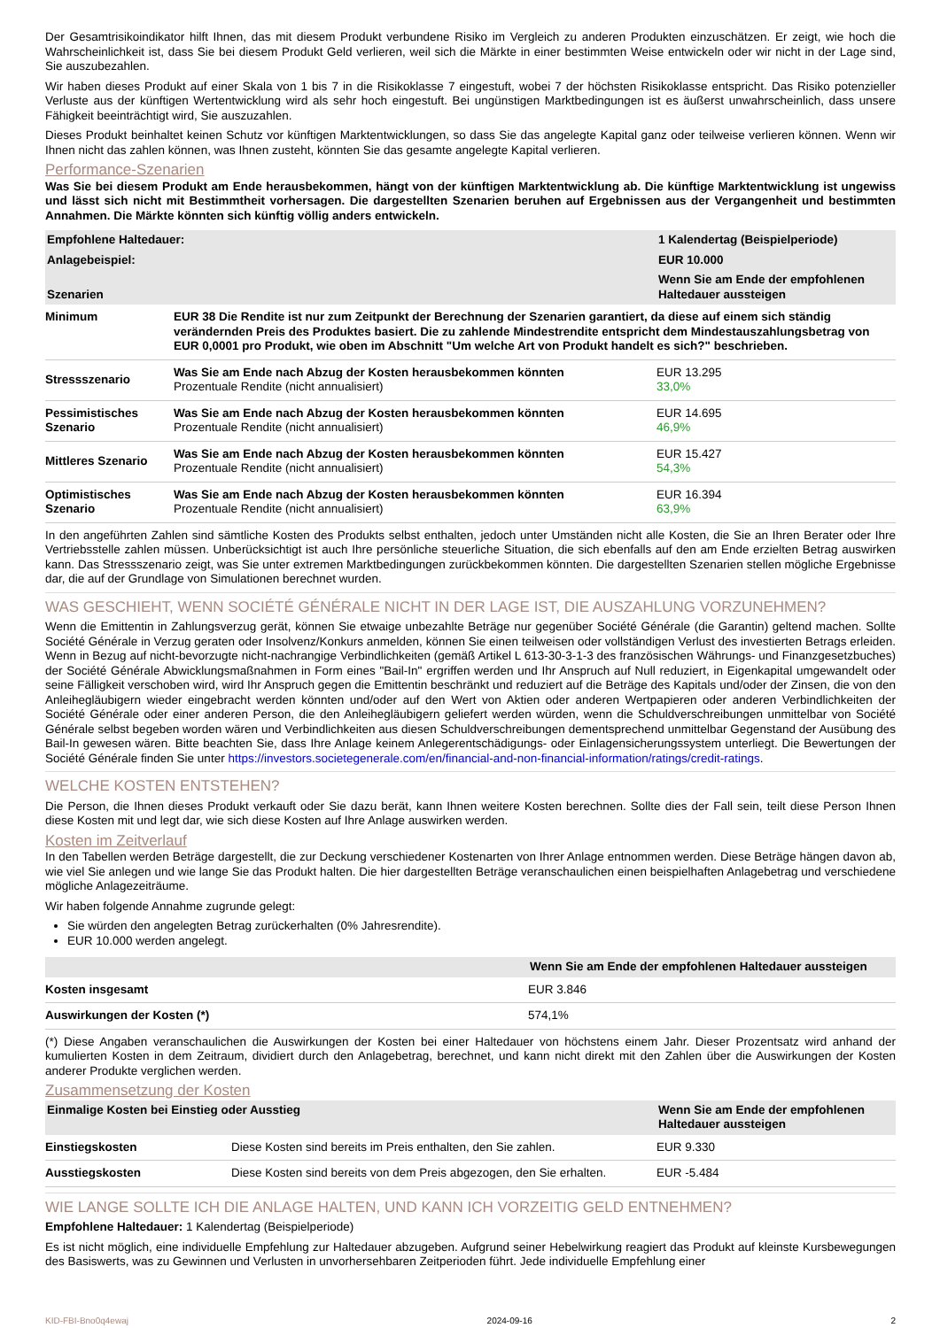Der Gesamtrisikoindikator hilft Ihnen, das mit diesem Produkt verbundene Risiko im Vergleich zu anderen Produkten einzuschätzen. Er zeigt, wie hoch die Wahrscheinlichkeit ist, dass Sie bei diesem Produkt Geld verlieren, weil sich die Märkte in einer bestimmten Weise entwickeln oder wir nicht in der Lage sind, Sie auszubezahlen.
Wir haben dieses Produkt auf einer Skala von 1 bis 7 in die Risikoklasse 7 eingestuft, wobei 7 der höchsten Risikoklasse entspricht. Das Risiko potenzieller Verluste aus der künftigen Wertentwicklung wird als sehr hoch eingestuft. Bei ungünstigen Marktbedingungen ist es äußerst unwahrscheinlich, dass unsere Fähigkeit beeinträchtigt wird, Sie auszuzahlen.
Dieses Produkt beinhaltet keinen Schutz vor künftigen Marktentwicklungen, so dass Sie das angelegte Kapital ganz oder teilweise verlieren können. Wenn wir Ihnen nicht das zahlen können, was Ihnen zusteht, könnten Sie das gesamte angelegte Kapital verlieren.
Performance-Szenarien
Was Sie bei diesem Produkt am Ende herausbekommen, hängt von der künftigen Marktentwicklung ab. Die künftige Marktentwicklung ist ungewiss und lässt sich nicht mit Bestimmtheit vorhersagen. Die dargestellten Szenarien beruhen auf Ergebnissen aus der Vergangenheit und bestimmten Annahmen. Die Märkte könnten sich künftig völlig anders entwickeln.
| Empfohlene Haltedauer: | | 1 Kalendertag (Beispielperiode) |
| Anlagebeispiel: | | EUR 10.000 |
| Szenarien | | Wenn Sie am Ende der empfohlenen Haltedauer aussteigen |
| Minimum | EUR 38 Die Rendite ist nur zum Zeitpunkt der Berechnung der Szenarien garantiert, da diese auf einem sich ständig verändernden Preis des Produktes basiert. Die zu zahlende Mindestrendite entspricht dem Mindestauszahlungsbetrag von EUR 0,0001 pro Produkt, wie oben im Abschnitt "Um welche Art von Produkt handelt es sich?" beschrieben. | |
| Stressszenario | Was Sie am Ende nach Abzug der Kosten herausbekommen könnten Prozentuale Rendite (nicht annualisiert) | EUR 13.295 33,0% |
| Pessimistisches Szenario | Was Sie am Ende nach Abzug der Kosten herausbekommen könnten Prozentuale Rendite (nicht annualisiert) | EUR 14.695 46,9% |
| Mittleres Szenario | Was Sie am Ende nach Abzug der Kosten herausbekommen könnten Prozentuale Rendite (nicht annualisiert) | EUR 15.427 54,3% |
| Optimistisches Szenario | Was Sie am Ende nach Abzug der Kosten herausbekommen könnten Prozentuale Rendite (nicht annualisiert) | EUR 16.394 63,9% |
In den angeführten Zahlen sind sämtliche Kosten des Produkts selbst enthalten, jedoch unter Umständen nicht alle Kosten, die Sie an Ihren Berater oder Ihre Vertriebsstelle zahlen müssen. Unberücksichtigt ist auch Ihre persönliche steuerliche Situation, die sich ebenfalls auf den am Ende erzielten Betrag auswirken kann. Das Stressszenario zeigt, was Sie unter extremen Marktbedingungen zurückbekommen könnten. Die dargestellten Szenarien stellen mögliche Ergebnisse dar, die auf der Grundlage von Simulationen berechnet wurden.
WAS GESCHIEHT, WENN SOCIÉTÉ GÉNÉRALE NICHT IN DER LAGE IST, DIE AUSZAHLUNG VORZUNEHMEN?
Wenn die Emittentin in Zahlungsverzug gerät, können Sie etwaige unbezahlte Beträge nur gegenüber Société Générale (die Garantin) geltend machen. Sollte Société Générale in Verzug geraten oder Insolvenz/Konkurs anmelden, können Sie einen teilweisen oder vollständigen Verlust des investierten Betrags erleiden. Wenn in Bezug auf nicht-bevorzugte nicht-nachrangige Verbindlichkeiten (gemäß Artikel L 613-30-3-1-3 des französischen Währungs- und Finanzgesetzbuches) der Société Générale Abwicklungsmaßnahmen in Form eines "Bail-In" ergriffen werden und Ihr Anspruch auf Null reduziert, in Eigenkapital umgewandelt oder seine Fälligkeit verschoben wird, wird Ihr Anspruch gegen die Emittentin beschränkt und reduziert auf die Beträge des Kapitals und/oder der Zinsen, die von den Anleihegläubigern wieder eingebracht werden könnten und/oder auf den Wert von Aktien oder anderen Wertpapieren oder anderen Verbindlichkeiten der Société Générale oder einer anderen Person, die den Anleihegläubigern geliefert werden würden, wenn die Schuldverschreibungen unmittelbar von Société Générale selbst begeben worden wären und Verbindlichkeiten aus diesen Schuldverschreibungen dementsprechend unmittelbar Gegenstand der Ausübung des Bail-In gewesen wären. Bitte beachten Sie, dass Ihre Anlage keinem Anlegerentschädigungs- oder Einlagensicherungssystem unterliegt. Die Bewertungen der Société Générale finden Sie unter https://investors.societegenerale.com/en/financial-and-non-financial-information/ratings/credit-ratings.
WELCHE KOSTEN ENTSTEHEN?
Die Person, die Ihnen dieses Produkt verkauft oder Sie dazu berät, kann Ihnen weitere Kosten berechnen. Sollte dies der Fall sein, teilt diese Person Ihnen diese Kosten mit und legt dar, wie sich diese Kosten auf Ihre Anlage auswirken werden.
Kosten im Zeitverlauf
In den Tabellen werden Beträge dargestellt, die zur Deckung verschiedener Kostenarten von Ihrer Anlage entnommen werden. Diese Beträge hängen davon ab, wie viel Sie anlegen und wie lange Sie das Produkt halten. Die hier dargestellten Beträge veranschaulichen einen beispielhaften Anlagebetrag und verschiedene mögliche Anlagezeiträume.
Wir haben folgende Annahme zugrunde gelegt:
Sie würden den angelegten Betrag zurückerhalten (0% Jahresrendite).
EUR 10.000 werden angelegt.
| | Wenn Sie am Ende der empfohlenen Haltedauer aussteigen |
| Kosten insgesamt | EUR 3.846 |
| Auswirkungen der Kosten (*) | 574,1% |
(*) Diese Angaben veranschaulichen die Auswirkungen der Kosten bei einer Haltedauer von höchstens einem Jahr. Dieser Prozentsatz wird anhand der kumulierten Kosten in dem Zeitraum, dividiert durch den Anlagebetrag, berechnet, und kann nicht direkt mit den Zahlen über die Auswirkungen der Kosten anderer Produkte verglichen werden.
Zusammensetzung der Kosten
| Einmalige Kosten bei Einstieg oder Ausstieg | | Wenn Sie am Ende der empfohlenen Haltedauer aussteigen |
| Einstiegskosten | Diese Kosten sind bereits im Preis enthalten, den Sie zahlen. | EUR 9.330 |
| Ausstiegskosten | Diese Kosten sind bereits von dem Preis abgezogen, den Sie erhalten. | EUR -5.484 |
WIE LANGE SOLLTE ICH DIE ANLAGE HALTEN, UND KANN ICH VORZEITIG GELD ENTNEHMEN?
Empfohlene Haltedauer: 1 Kalendertag (Beispielperiode)
Es ist nicht möglich, eine individuelle Empfehlung zur Haltedauer abzugeben. Aufgrund seiner Hebelwirkung reagiert das Produkt auf kleinste Kursbewegungen des Basiswerts, was zu Gewinnen und Verlusten in unvorhersehbaren Zeitperioden führt. Jede individuelle Empfehlung einer
KID-FBI-Bno0q4ewaj 2024-09-16 2